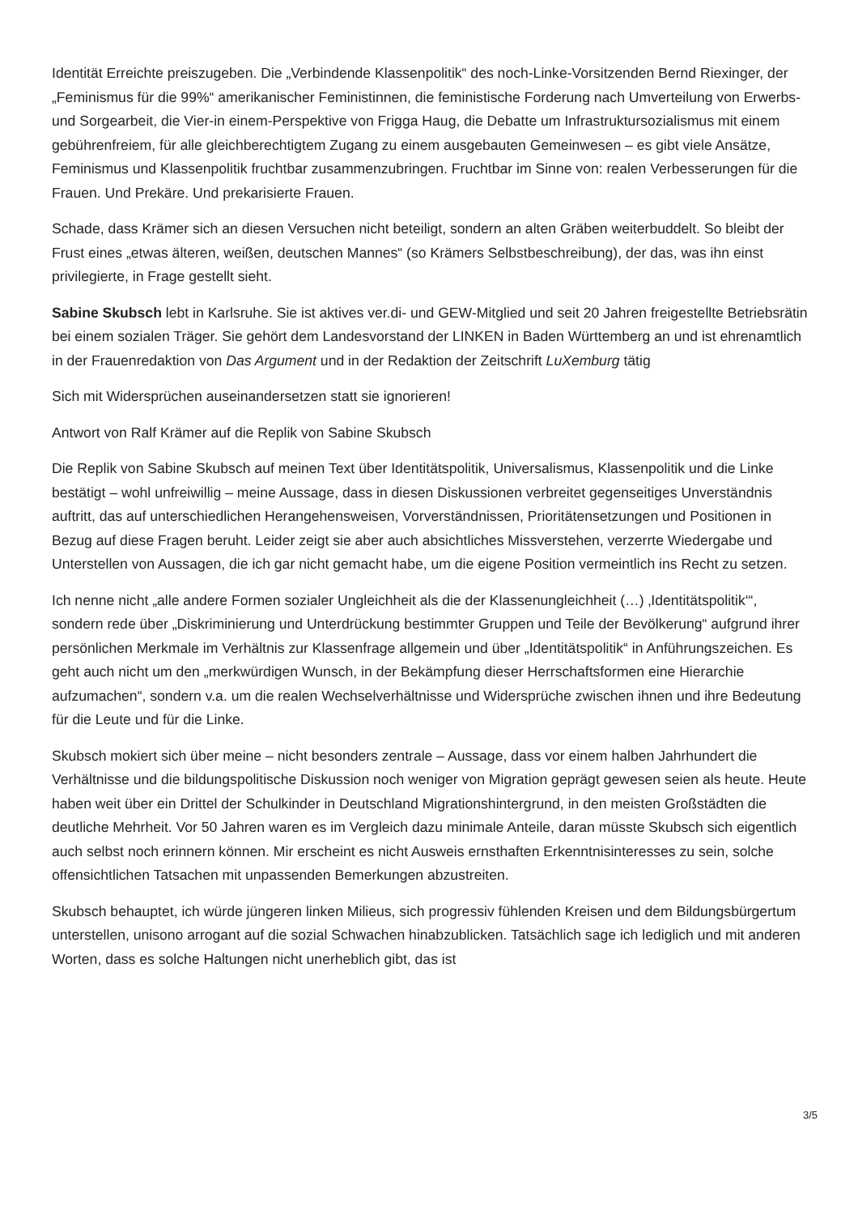Identität Erreichte preiszugeben. Die „Verbindende Klassenpolitik“ des noch-Linke-Vorsitzenden Bernd Riexinger, der „Feminismus für die 99%“ amerikanischer Feministinnen, die feministische Forderung nach Umverteilung von Erwerbs- und Sorgearbeit, die Vier-in einem-Perspektive von Frigga Haug, die Debatte um Infrastruktursozialismus mit einem gebührenfreiem, für alle gleichberechtigtem Zugang zu einem ausgebauten Gemeinwesen – es gibt viele Ansätze, Feminismus und Klassenpolitik fruchtbar zusammenzubringen. Fruchtbar im Sinne von: realen Verbesserungen für die Frauen. Und Prekäre. Und prekarisierte Frauen.
Schade, dass Krämer sich an diesen Versuchen nicht beteiligt, sondern an alten Gräben weiterbuddelt. So bleibt der Frust eines „etwas älteren, weißen, deutschen Mannes“ (so Krämers Selbstbeschreibung), der das, was ihn einst privilegierte, in Frage gestellt sieht.
Sabine Skubsch lebt in Karlsruhe. Sie ist aktives ver.di- und GEW-Mitglied und seit 20 Jahren freigestellte Betriebsrätin bei einem sozialen Träger. Sie gehört dem Landesvorstand der LINKEN in Baden Württemberg an und ist ehrenamtlich in der Frauenredaktion von Das Argument und in der Redaktion der Zeitschrift LuXemburg tätig
Sich mit Widersprüchen auseinandersetzen statt sie ignorieren!
Antwort von Ralf Krämer auf die Replik von Sabine Skubsch
Die Replik von Sabine Skubsch auf meinen Text über Identitätspolitik, Universalismus, Klassenpolitik und die Linke bestätigt – wohl unfreiwillig – meine Aussage, dass in diesen Diskussionen verbreitet gegenseitiges Unverständnis auftritt, das auf unterschiedlichen Herangehensweisen, Vorverständnissen, Prioritätensetzungen und Positionen in Bezug auf diese Fragen beruht. Leider zeigt sie aber auch absichtliches Missverstehen, verzerrte Wiedergabe und Unterstellen von Aussagen, die ich gar nicht gemacht habe, um die eigene Position vermeintlich ins Recht zu setzen.
Ich nenne nicht „alle andere Formen sozialer Ungleichheit als die der Klassenungleichheit (…) ‚Identitätspolitik‘“, sondern rede über „Diskriminierung und Unterdrückung bestimmter Gruppen und Teile der Bevölkerung“ aufgrund ihrer persönlichen Merkmale im Verhältnis zur Klassenfrage allgemein und über „Identitätspolitik“ in Anführungszeichen. Es geht auch nicht um den „merkwürdigen Wunsch, in der Bekämpfung dieser Herrschaftsformen eine Hierarchie aufzumachen“, sondern v.a. um die realen Wechselverhältnisse und Widersprüche zwischen ihnen und ihre Bedeutung für die Leute und für die Linke.
Skubsch mokiert sich über meine – nicht besonders zentrale – Aussage, dass vor einem halben Jahrhundert die Verhältnisse und die bildungspolitische Diskussion noch weniger von Migration geprägt gewesen seien als heute. Heute haben weit über ein Drittel der Schulkinder in Deutschland Migrationshintergrund, in den meisten Großstädten die deutliche Mehrheit. Vor 50 Jahren waren es im Vergleich dazu minimale Anteile, daran müsste Skubsch sich eigentlich auch selbst noch erinnern können. Mir erscheint es nicht Ausweis ernsthaften Erkenntnisinteresses zu sein, solche offensichtlichen Tatsachen mit unpassenden Bemerkungen abzustreiten.
Skubsch behauptet, ich würde jüngeren linken Milieus, sich progressiv fühlenden Kreisen und dem Bildungsbürgertum unterstellen, unisono arrogant auf die sozial Schwachen hinabzublicken. Tatsächlich sage ich lediglich und mit anderen Worten, dass es solche Haltungen nicht unerheblich gibt, das ist
3/5